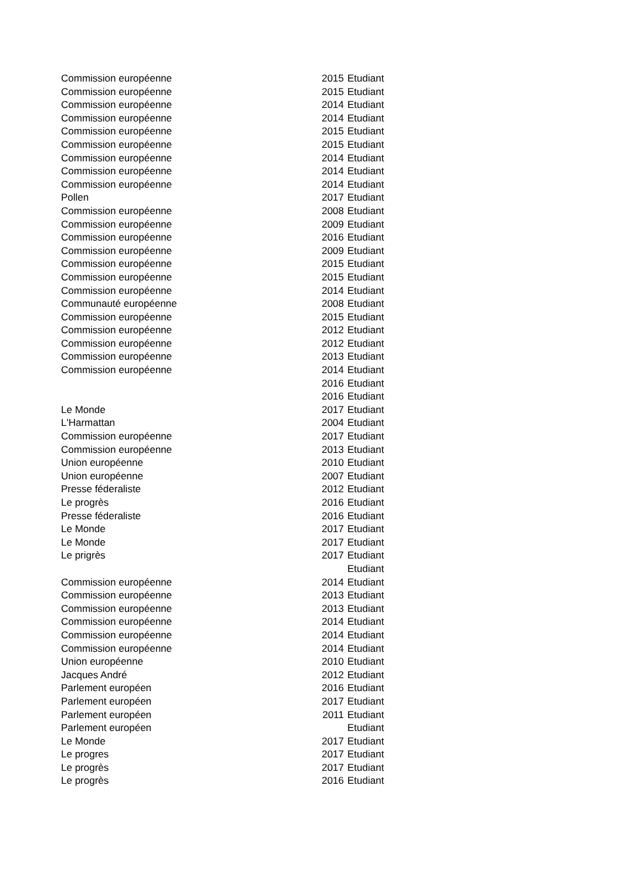| Commission européenne | 2015 | Etudiant |
| Commission européenne | 2015 | Etudiant |
| Commission européenne | 2014 | Etudiant |
| Commission européenne | 2014 | Etudiant |
| Commission européenne | 2015 | Etudiant |
| Commission européenne | 2015 | Etudiant |
| Commission européenne | 2014 | Etudiant |
| Commission européenne | 2014 | Etudiant |
| Commission européenne | 2014 | Etudiant |
| Pollen | 2017 | Etudiant |
| Commission européenne | 2008 | Etudiant |
| Commission européenne | 2009 | Etudiant |
| Commission européenne | 2016 | Etudiant |
| Commission européenne | 2009 | Etudiant |
| Commission européenne | 2015 | Etudiant |
| Commission européenne | 2015 | Etudiant |
| Commission européenne | 2014 | Etudiant |
| Communauté européenne | 2008 | Etudiant |
| Commission européenne | 2015 | Etudiant |
| Commission européenne | 2012 | Etudiant |
| Commission européenne | 2012 | Etudiant |
| Commission européenne | 2013 | Etudiant |
| Commission européenne | 2014 | Etudiant |
| | 2016 | Etudiant |
| | 2016 | Etudiant |
| Le Monde | 2017 | Etudiant |
| L'Harmattan | 2004 | Etudiant |
| Commission européenne | 2017 | Etudiant |
| Commission européenne | 2013 | Etudiant |
| Union européenne | 2010 | Etudiant |
| Union européenne | 2007 | Etudiant |
| Presse féderaliste | 2012 | Etudiant |
| Le progrès | 2016 | Etudiant |
| Presse féderaliste | 2016 | Etudiant |
| Le Monde | 2017 | Etudiant |
| Le Monde | 2017 | Etudiant |
| Le prigrès | 2017 | Etudiant |
| | | Etudiant |
| Commission européenne | 2014 | Etudiant |
| Commission européenne | 2013 | Etudiant |
| Commission européenne | 2013 | Etudiant |
| Commission européenne | 2014 | Etudiant |
| Commission européenne | 2014 | Etudiant |
| Commission européenne | 2014 | Etudiant |
| Union européenne | 2010 | Etudiant |
| Jacques André | 2012 | Etudiant |
| Parlement européen | 2016 | Etudiant |
| Parlement européen | 2017 | Etudiant |
| Parlement européen | 2011 | Etudiant |
| Parlement européen | | Etudiant |
| Le Monde | 2017 | Etudiant |
| Le progres | 2017 | Etudiant |
| Le progrès | 2017 | Etudiant |
| Le progrès | 2016 | Etudiant |